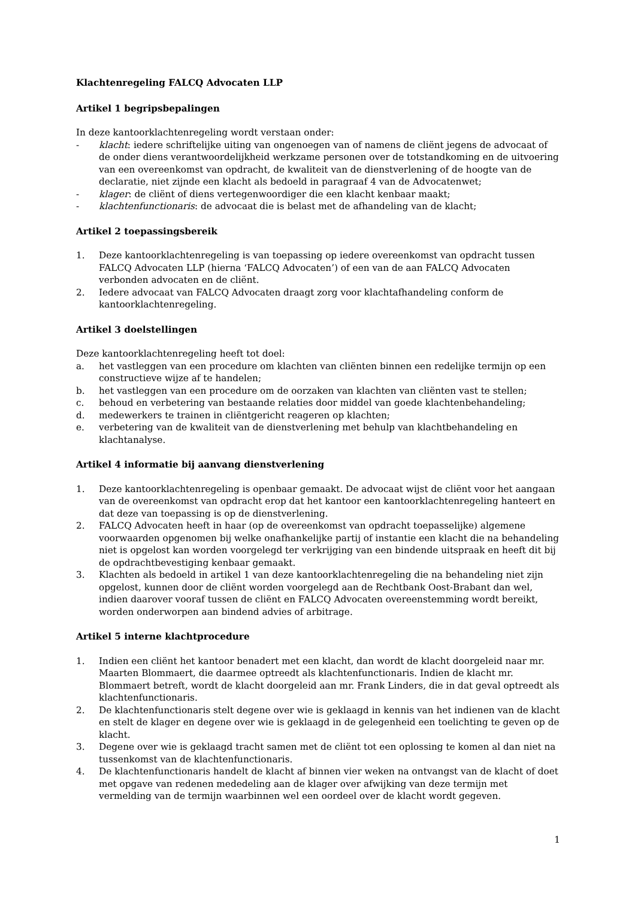Klachtenregeling FALCQ Advocaten LLP
Artikel 1 begripsbepalingen
In deze kantoorklachtenregeling wordt verstaan onder:
- klacht: iedere schriftelijke uiting van ongenoegen van of namens de cliënt jegens de advocaat of de onder diens verantwoordelijkheid werkzame personen over de totstandkoming en de uitvoering van een overeenkomst van opdracht, de kwaliteit van de dienstverlening of de hoogte van de declaratie, niet zijnde een klacht als bedoeld in paragraaf 4 van de Advocatenwet;
- klager: de cliënt of diens vertegenwoordiger die een klacht kenbaar maakt;
- klachtenfunctionaris: de advocaat die is belast met de afhandeling van de klacht;
Artikel 2 toepassingsbereik
1. Deze kantoorklachtenregeling is van toepassing op iedere overeenkomst van opdracht tussen FALCQ Advocaten LLP (hierna ‘FALCQ Advocaten’) of een van de aan FALCQ Advocaten verbonden advocaten en de cliënt.
2. Iedere advocaat van FALCQ Advocaten draagt zorg voor klachtafhandeling conform de kantoorklachtenregeling.
Artikel 3 doelstellingen
Deze kantoorklachtenregeling heeft tot doel:
a. het vastleggen van een procedure om klachten van cliënten binnen een redelijke termijn op een constructieve wijze af te handelen;
b. het vastleggen van een procedure om de oorzaken van klachten van cliënten vast te stellen;
c. behoud en verbetering van bestaande relaties door middel van goede klachtenbehandeling;
d. medewerkers te trainen in cliëntgericht reageren op klachten;
e. verbetering van de kwaliteit van de dienstverlening met behulp van klachtbehandeling en klachtanalyse.
Artikel 4 informatie bij aanvang dienstverlening
1. Deze kantoorklachtenregeling is openbaar gemaakt. De advocaat wijst de cliënt voor het aangaan van de overeenkomst van opdracht erop dat het kantoor een kantoorklachtenregeling hanteert en dat deze van toepassing is op de dienstverlening.
2. FALCQ Advocaten heeft in haar (op de overeenkomst van opdracht toepasselijke) algemene voorwaarden opgenomen bij welke onafhankelijke partij of instantie een klacht die na behandeling niet is opgelost kan worden voorgelegd ter verkrijging van een bindende uitspraak en heeft dit bij de opdrachtbevestiging kenbaar gemaakt.
3. Klachten als bedoeld in artikel 1 van deze kantoorklachtenregeling die na behandeling niet zijn opgelost, kunnen door de cliënt worden voorgelegd aan de Rechtbank Oost-Brabant dan wel, indien daarover vooraf tussen de cliënt en FALCQ Advocaten overeenstemming wordt bereikt, worden onderworpen aan bindend advies of arbitrage.
Artikel 5 interne klachtprocedure
1. Indien een cliënt het kantoor benadert met een klacht, dan wordt de klacht doorgeleid naar mr. Maarten Blommaert, die daarmee optreedt als klachtenfunctionaris. Indien de klacht mr. Blommaert betreft, wordt de klacht doorgeleid aan mr. Frank Linders, die in dat geval optreedt als klachtenfunctionaris.
2. De klachtenfunctionaris stelt degene over wie is geklaagd in kennis van het indienen van de klacht en stelt de klager en degene over wie is geklaagd in de gelegenheid een toelichting te geven op de klacht.
3. Degene over wie is geklaagd tracht samen met de cliënt tot een oplossing te komen al dan niet na tussenkomst van de klachtenfunctionaris.
4. De klachtenfunctionaris handelt de klacht af binnen vier weken na ontvangst van de klacht of doet met opgave van redenen mededeling aan de klager over afwijking van deze termijn met vermelding van de termijn waarbinnen wel een oordeel over de klacht wordt gegeven.
1